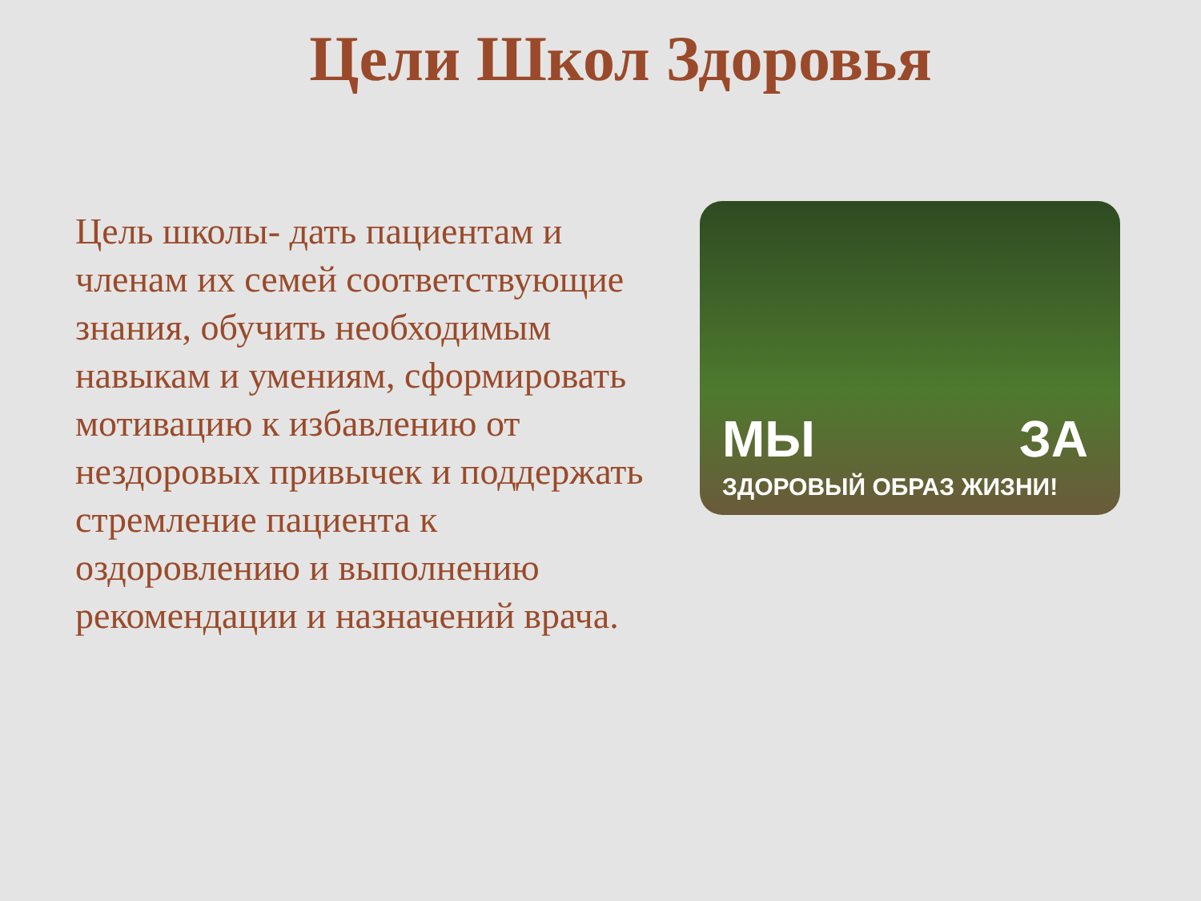Цели Школ Здоровья
Цель школы- дать пациентам и членам их семей соответствующие знания, обучить необходимым навыкам и умениям, сформировать мотивацию к избавлению от нездоровых привычек и поддержать стремление пациента к оздоровлению и выполнению рекомендации и назначений врача.
МЫ ЗА
ЗДОРОВЫЙ ОБРАЗ ЖИЗНИ!